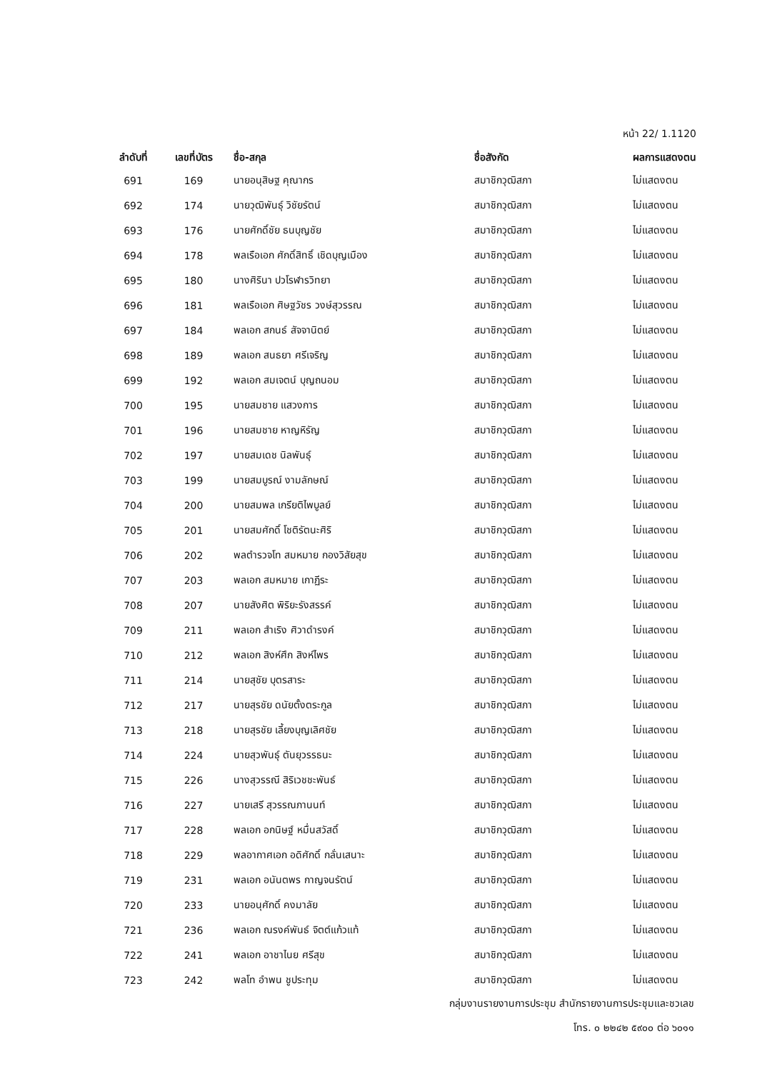หน้า 22/ 1.1120
| ลำดับที่ | เลขที่บัตร | ชื่อ-สกุล | ชื่อสังกัด | ผลการแสดงตน |
| --- | --- | --- | --- | --- |
| 691 | 169 | นายอนุสิษฐ คุณากร | สมาชิกวุฒิสภา | ไม่แสดงตน |
| 692 | 174 | นายวุฒิพันธุ์ วิชัยรัตน์ | สมาชิกวุฒิสภา | ไม่แสดงตน |
| 693 | 176 | นายศักดิ์ชัย ธนบุญชัย | สมาชิกวุฒิสภา | ไม่แสดงตน |
| 694 | 178 | พลเรือเอก ศักดิ์สิทธิ์ เชิดบุญเมือง | สมาชิกวุฒิสภา | ไม่แสดงตน |
| 695 | 180 | นางศิรินา ปวโรฬารวิทยา | สมาชิกวุฒิสภา | ไม่แสดงตน |
| 696 | 181 | พลเรือเอก ศิษฐวัชร วงษ์สุวรรณ | สมาชิกวุฒิสภา | ไม่แสดงตน |
| 697 | 184 | พลเอก สกนธ์ สัจจานิตย์ | สมาชิกวุฒิสภา | ไม่แสดงตน |
| 698 | 189 | พลเอก สนธยา ศรีเจริญ | สมาชิกวุฒิสภา | ไม่แสดงตน |
| 699 | 192 | พลเอก สมเจตน์ บุญถนอม | สมาชิกวุฒิสภา | ไม่แสดงตน |
| 700 | 195 | นายสมชาย แสวงการ | สมาชิกวุฒิสภา | ไม่แสดงตน |
| 701 | 196 | นายสมชาย หาญหิรัญ | สมาชิกวุฒิสภา | ไม่แสดงตน |
| 702 | 197 | นายสมเดช นิลพันธุ์ | สมาชิกวุฒิสภา | ไม่แสดงตน |
| 703 | 199 | นายสมบูรณ์ งามลักษณ์ | สมาชิกวุฒิสภา | ไม่แสดงตน |
| 704 | 200 | นายสมพล เกรียติไพบูลย์ | สมาชิกวุฒิสภา | ไม่แสดงตน |
| 705 | 201 | นายสมศักดิ์ โชติรัตนะศิริ | สมาชิกวุฒิสภา | ไม่แสดงตน |
| 706 | 202 | พลตำรวจโท สมหมาย กองวิสัยสุข | สมาชิกวุฒิสภา | ไม่แสดงตน |
| 707 | 203 | พลเอก สมหมาย เกาฏีระ | สมาชิกวุฒิสภา | ไม่แสดงตน |
| 708 | 207 | นายสังศิต พิริยะรังสรรค์ | สมาชิกวุฒิสภา | ไม่แสดงตน |
| 709 | 211 | พลเอก สำเริง ศิวาดำรงค์ | สมาชิกวุฒิสภา | ไม่แสดงตน |
| 710 | 212 | พลเอก สิงห์ศึก สิงห์ไพร | สมาชิกวุฒิสภา | ไม่แสดงตน |
| 711 | 214 | นายสุชัย บุตรสาระ | สมาชิกวุฒิสภา | ไม่แสดงตน |
| 712 | 217 | นายสุรชัย ดนัยตั้งตระกูล | สมาชิกวุฒิสภา | ไม่แสดงตน |
| 713 | 218 | นายสุรชัย เลี้ยงบุญเลิศชัย | สมาชิกวุฒิสภา | ไม่แสดงตน |
| 714 | 224 | นายสุวพันธุ์ ตันยุวรรธนะ | สมาชิกวุฒิสภา | ไม่แสดงตน |
| 715 | 226 | นางสุวรรณี สิริเวชชะพันธ์ | สมาชิกวุฒิสภา | ไม่แสดงตน |
| 716 | 227 | นายเสรี สุวรรณภานนท์ | สมาชิกวุฒิสภา | ไม่แสดงตน |
| 717 | 228 | พลเอก อกนิษฐ์ หมื่นสวัสดิ์ | สมาชิกวุฒิสภา | ไม่แสดงตน |
| 718 | 229 | พลอากาศเอก อดิศักดิ์ กลั่นเสนาะ | สมาชิกวุฒิสภา | ไม่แสดงตน |
| 719 | 231 | พลเอก อนันตพร กาญจนรัตน์ | สมาชิกวุฒิสภา | ไม่แสดงตน |
| 720 | 233 | นายอนุศักดิ์ คงมาลัย | สมาชิกวุฒิสภา | ไม่แสดงตน |
| 721 | 236 | พลเอก ณรงค์พันธ์ จิตต์แก้วแท้ | สมาชิกวุฒิสภา | ไม่แสดงตน |
| 722 | 241 | พลเอก อาชาไนย ศรีสุข | สมาชิกวุฒิสภา | ไม่แสดงตน |
| 723 | 242 | พลโท อำพน ชูประทุม | สมาชิกวุฒิสภา | ไม่แสดงตน |
กลุ่มงานรายงานการประชุม สำนักรายงานการประชุมและชวเลข
โทร. ๐ ๒๒๔๒ ๕๙๐๐ ต่อ ๖๐๑๑